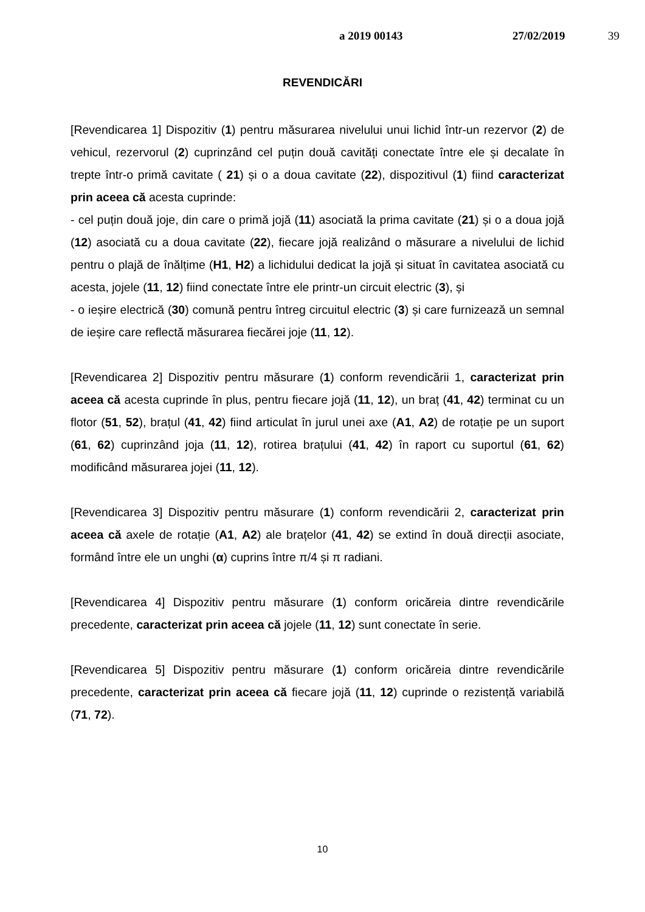a 2019 00143 27/02/2019 39
REVENDICĂRI
[Revendicarea 1] Dispozitiv (1) pentru măsurarea nivelului unui lichid într-un rezervor (2) de vehicul, rezervorul (2) cuprinzând cel puțin două cavități conectate între ele și decalate în trepte într-o primă cavitate ( 21) și o a doua cavitate (22), dispozitivul (1) fiind caracterizat prin aceea că acesta cuprinde:
- cel puțin două joje, din care o primă jojă (11) asociată la prima cavitate (21) și o a doua jojă (12) asociată cu a doua cavitate (22), fiecare jojă realizând o măsurare a nivelului de lichid pentru o plajă de înălțime (H1, H2) a lichidului dedicat la jojă și situat în cavitatea asociată cu acesta, jojele (11, 12) fiind conectate între ele printr-un circuit electric (3), și
- o ieșire electrică (30) comună pentru întreg circuitul electric (3) și care furnizează un semnal de ieșire care reflectă măsurarea fiecărei joje (11, 12).
[Revendicarea 2] Dispozitiv pentru măsurare (1) conform revendicării 1, caracterizat prin aceea că acesta cuprinde în plus, pentru fiecare jojă (11, 12), un braț (41, 42) terminat cu un flotor (51, 52), brațul (41, 42) fiind articulat în jurul unei axe (A1, A2) de rotație pe un suport (61, 62) cuprinzând joja (11, 12), rotirea brațului (41, 42) în raport cu suportul (61, 62) modificând măsurarea jojei (11, 12).
[Revendicarea 3] Dispozitiv pentru măsurare (1) conform revendicării 2, caracterizat prin aceea că axele de rotație (A1, A2) ale brațelor (41, 42) se extind în două direcții asociate, formând între ele un unghi (α) cuprins între π/4 și π radiani.
[Revendicarea 4] Dispozitiv pentru măsurare (1) conform oricăreia dintre revendicările precedente, caracterizat prin aceea că jojele (11, 12) sunt conectate în serie.
[Revendicarea 5] Dispozitiv pentru măsurare (1) conform oricăreia dintre revendicările precedente, caracterizat prin aceea că fiecare jojă (11, 12) cuprinde o rezistență variabilă (71, 72).
10